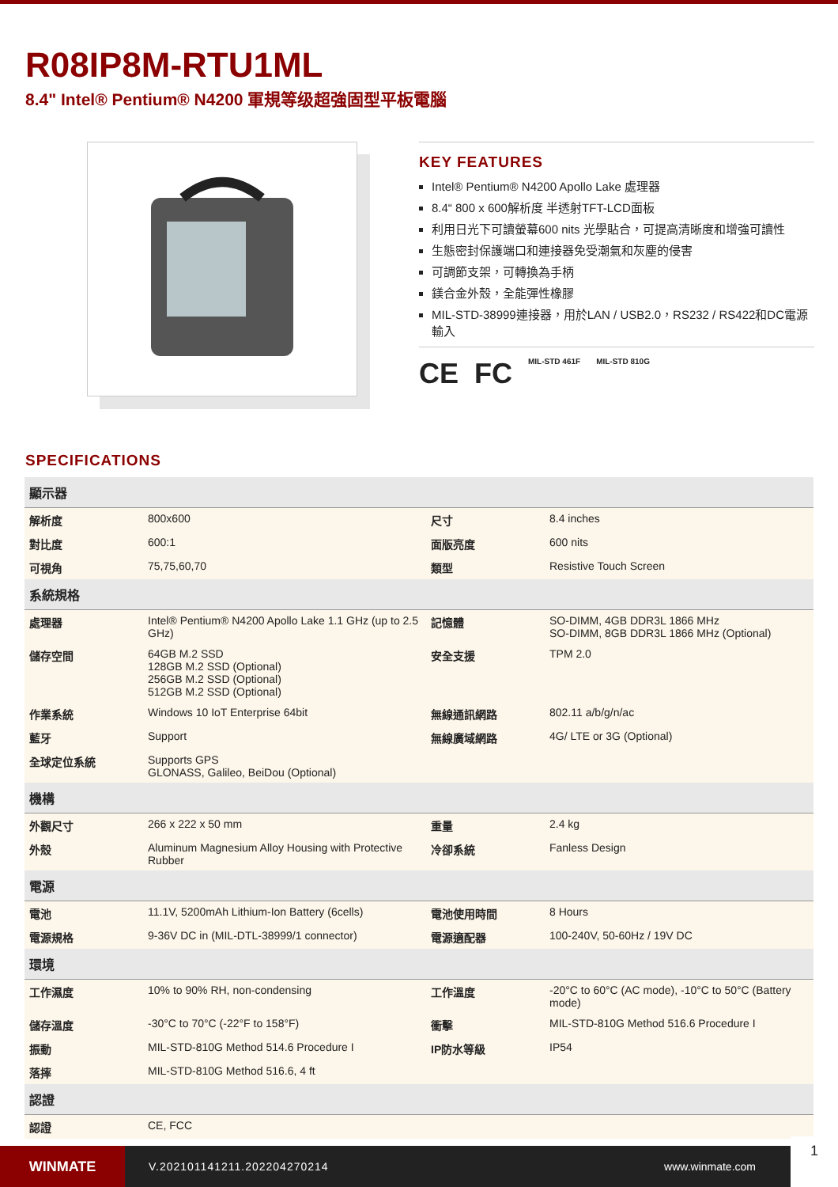R08IP8M-RTU1ML
8.4" Intel® Pentium® N4200 軍規等级超強固型平板電腦
KEY FEATURES
Intel® Pentium® N4200 Apollo Lake 處理器
8.4“ 800 x 600解析度 半透射TFT-LCD面板
利用日光下可讀螢幕600 nits 光學貼合，可提高清晰度和增強可讀性
生態密封保護端口和連接器免受潮氣和灰塵的侵害
可調節支架，可轉換為手柄
鎂合金外殼，全能彈性橡膠
MIL-STD-38999連接器，用於LAN / USB2.0，RS232 / RS422和DC電源輸入
CE FC MIL-STD 461F MIL-STD 810G
SPECIFICATIONS
| 顯示器 | | | |
| --- | --- | --- | --- |
| 解析度 | 800x600 | 尺寸 | 8.4 inches |
| 對比度 | 600:1 | 面版亮度 | 600 nits |
| 可視角 | 75,75,60,70 | 類型 | Resistive Touch Screen |
| 系統規格 | | | |
| 處理器 | Intel® Pentium® N4200 Apollo Lake 1.1 GHz (up to 2.5 GHz) | 記憶體 | SO-DIMM, 4GB DDR3L 1866 MHz SO-DIMM, 8GB DDR3L 1866 MHz (Optional) |
| 儲存空間 | 64GB M.2 SSD 128GB M.2 SSD (Optional) 256GB M.2 SSD (Optional) 512GB M.2 SSD (Optional) | 安全支援 | TPM 2.0 |
| 作業系統 | Windows 10 IoT Enterprise 64bit | 無線通訊網路 | 802.11 a/b/g/n/ac |
| 藍牙 | Support | 無線廣域網路 | 4G/ LTE or 3G (Optional) |
| 全球定位系統 | Supports GPS GLONASS, Galileo, BeiDou (Optional) | | |
| 機構 | | | |
| 外觀尺寸 | 266 x 222 x 50 mm | 重量 | 2.4 kg |
| 外殼 | Aluminum Magnesium Alloy Housing with Protective Rubber | 冷卻系統 | Fanless Design |
| 電源 | | | |
| 電池 | 11.1V, 5200mAh Lithium-Ion Battery (6cells) | 電池使用時間 | 8 Hours |
| 電源規格 | 9-36V DC in (MIL-DTL-38999/1 connector) | 電源適配器 | 100-240V, 50-60Hz / 19V DC |
| 環境 | | | |
| 工作濕度 | 10% to 90% RH, non-condensing | 工作溫度 | -20°C to 60°C (AC mode), -10°C to 50°C (Battery mode) |
| 儲存溫度 | -30°C to 70°C (-22°F to 158°F) | 衝擊 | MIL-STD-810G Method 516.6 Procedure I |
| 振動 | MIL-STD-810G Method 514.6 Procedure I | IP防水等級 | IP54 |
| 落摔 | MIL-STD-810G Method 516.6, 4 ft | | |
| 認證 | | | |
| 認證 | CE, FCC | | |
WINMATE
V.202101141211.202204270214 www.winmate.com
1